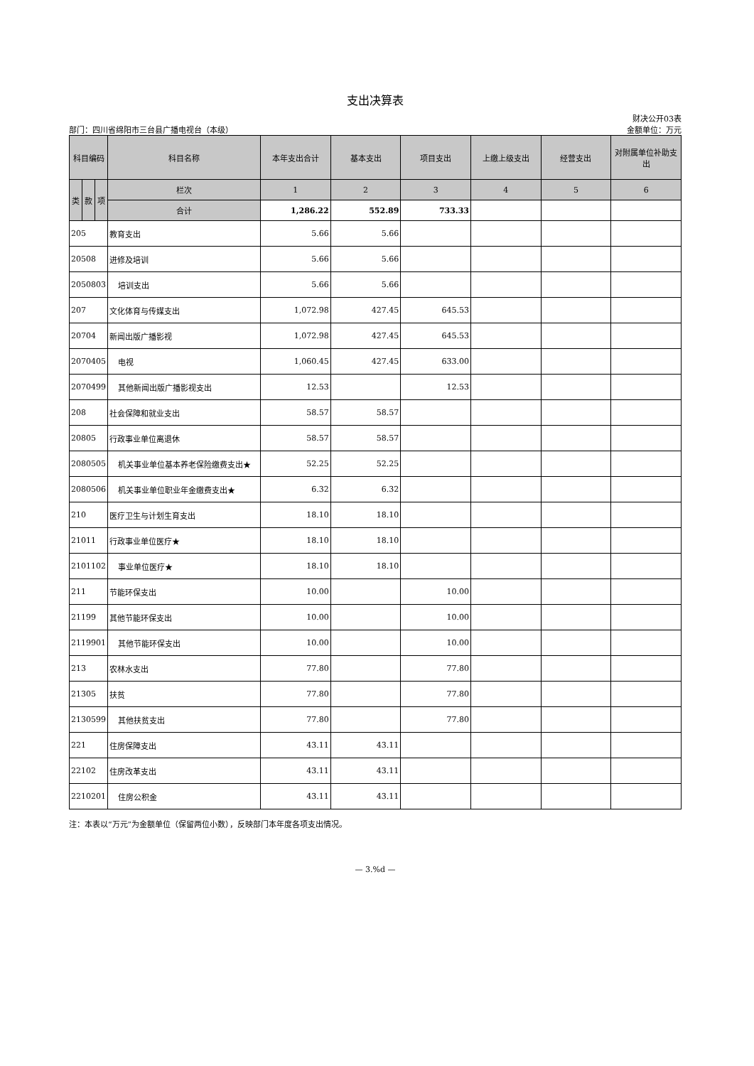支出决算表
部门：四川省绵阳市三台县广播电视台（本级）
财决公开03表
金额单位：万元
| 科目编码 | | | 科目名称 | 本年支出合计 | 基本支出 | 项目支出 | 上缴上级支出 | 经营支出 | 对附属单位补助支出 |
| --- | --- | --- | --- | --- | --- | --- | --- | --- | --- |
| 类 | 款 | 项 | 栏次 | 1 | 2 | 3 | 4 | 5 | 6 |
| | | | 合计 | 1,286.22 | 552.89 | 733.33 | | | |
| 205 | | | 教育支出 | 5.66 | 5.66 | | | | |
| 20508 | | | 进修及培训 | 5.66 | 5.66 | | | | |
| 2050803 | | | 培训支出 | 5.66 | 5.66 | | | | |
| 207 | | | 文化体育与传媒支出 | 1,072.98 | 427.45 | 645.53 | | | |
| 20704 | | | 新闻出版广播影视 | 1,072.98 | 427.45 | 645.53 | | | |
| 2070405 | | | 电视 | 1,060.45 | 427.45 | 633.00 | | | |
| 2070499 | | | 其他新闻出版广播影视支出 | 12.53 | | 12.53 | | | |
| 208 | | | 社会保障和就业支出 | 58.57 | 58.57 | | | | |
| 20805 | | | 行政事业单位离退休 | 58.57 | 58.57 | | | | |
| 2080505 | | | 机关事业单位基本养老保险缴费支出★ | 52.25 | 52.25 | | | | |
| 2080506 | | | 机关事业单位职业年金缴费支出★ | 6.32 | 6.32 | | | | |
| 210 | | | 医疗卫生与计划生育支出 | 18.10 | 18.10 | | | | |
| 21011 | | | 行政事业单位医疗★ | 18.10 | 18.10 | | | | |
| 2101102 | | | 事业单位医疗★ | 18.10 | 18.10 | | | | |
| 211 | | | 节能环保支出 | 10.00 | | 10.00 | | | |
| 21199 | | | 其他节能环保支出 | 10.00 | | 10.00 | | | |
| 2119901 | | | 其他节能环保支出 | 10.00 | | 10.00 | | | |
| 213 | | | 农林水支出 | 77.80 | | 77.80 | | | |
| 21305 | | | 扶贫 | 77.80 | | 77.80 | | | |
| 2130599 | | | 其他扶贫支出 | 77.80 | | 77.80 | | | |
| 221 | | | 住房保障支出 | 43.11 | 43.11 | | | | |
| 22102 | | | 住房改革支出 | 43.11 | 43.11 | | | | |
| 2210201 | | | 住房公积金 | 43.11 | 43.11 | | | | |
注：本表以“万元”为金额单位（保留两位小数），反映部门本年度各项支出情况。
— 3.%d —